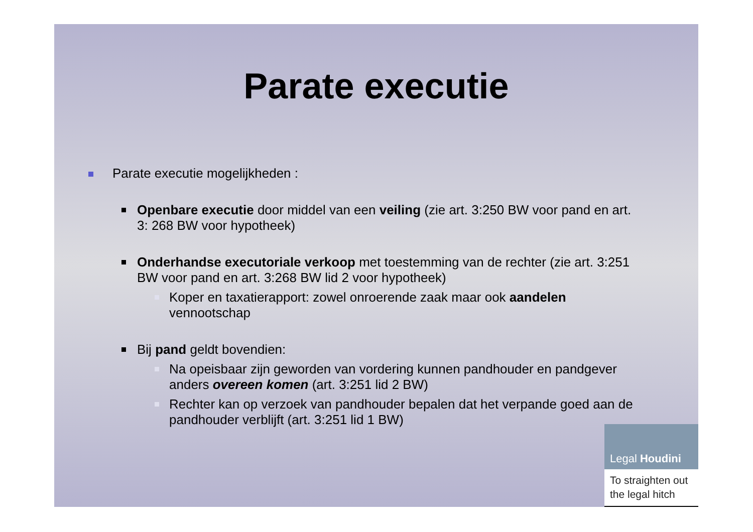Parate executie
Parate executie mogelijkheden :
Openbare executie door middel van een veiling (zie art. 3:250 BW voor pand en art. 3: 268 BW voor hypotheek)
Onderhandse executoriale verkoop met toestemming van de rechter (zie art. 3:251 BW voor pand en art. 3:268 BW lid 2 voor hypotheek)
Koper en taxatierapport: zowel onroerende zaak maar ook aandelen vennootschap
Bij pand geldt bovendien:
Na opeisbaar zijn geworden van vordering kunnen pandhouder en pandgever anders overeen komen (art. 3:251 lid 2 BW)
Rechter kan op verzoek van pandhouder bepalen dat het verpande goed aan de pandhouder verblijft (art. 3:251 lid 1 BW)
Legal Houdini
To straighten out
the legal hitch